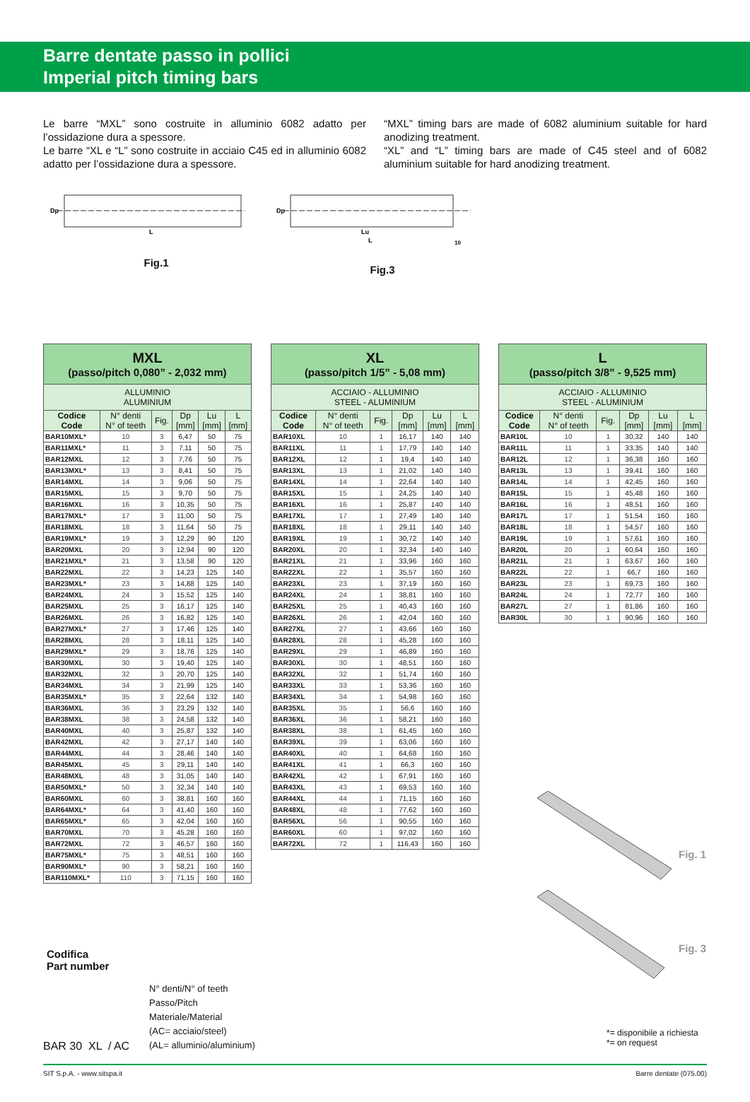Barre dentate passo in pollici
Imperial pitch timing bars
Le barre “MXL” sono costruite in alluminio 6082 adatto per l’ossidazione dura a spessore.
Le barre “XL e “L” sono costruite in acciaio C45 ed in alluminio 6082 adatto per l’ossidazione dura a spessore.
“MXL” timing bars are made of 6082 aluminium suitable for hard anodizing treatment.
“XL” and “L” timing bars are made of C45 steel and of 6082 aluminium suitable for hard anodizing treatment.
L
Dp
Fig.1
Lu
L
Dp
10
Fig.3
| MXL (passo/pitch 0,080” - 2,032 mm) | | | | | |
| --- | --- | --- | --- | --- | --- |
| ALLUMINIO ALUMINIUM | | | | | |
| Codice Code | N° denti N° of teeth | Fig. | Dp [mm] | Lu [mm] | L [mm] |
| BAR10MXL* | 10 | 3 | 6,47 | 50 | 75 |
| BAR11MXL* | 11 | 3 | 7,11 | 50 | 75 |
| BAR12MXL | 12 | 3 | 7,76 | 50 | 75 |
| BAR13MXL* | 13 | 3 | 8,41 | 50 | 75 |
| BAR14MXL | 14 | 3 | 9,06 | 50 | 75 |
| BAR15MXL | 15 | 3 | 9,70 | 50 | 75 |
| BAR16MXL | 16 | 3 | 10,35 | 50 | 75 |
| BAR17MXL* | 17 | 3 | 11,00 | 50 | 75 |
| BAR18MXL | 18 | 3 | 11,64 | 50 | 75 |
| BAR19MXL* | 19 | 3 | 12,29 | 90 | 120 |
| BAR20MXL | 20 | 3 | 12,94 | 90 | 120 |
| BAR21MXL* | 21 | 3 | 13,58 | 90 | 120 |
| BAR22MXL | 22 | 3 | 14,23 | 125 | 140 |
| BAR23MXL* | 23 | 3 | 14,88 | 125 | 140 |
| BAR24MXL | 24 | 3 | 15,52 | 125 | 140 |
| BAR25MXL | 25 | 3 | 16,17 | 125 | 140 |
| BAR26MXL | 26 | 3 | 16,82 | 125 | 140 |
| BAR27MXL* | 27 | 3 | 17,46 | 125 | 140 |
| BAR28MXL | 28 | 3 | 18,11 | 125 | 140 |
| BAR29MXL* | 29 | 3 | 18,76 | 125 | 140 |
| BAR30MXL | 30 | 3 | 19,40 | 125 | 140 |
| BAR32MXL | 32 | 3 | 20,70 | 125 | 140 |
| BAR34MXL | 34 | 3 | 21,99 | 125 | 140 |
| BAR35MXL* | 35 | 3 | 22,64 | 132 | 140 |
| BAR36MXL | 36 | 3 | 23,29 | 132 | 140 |
| BAR38MXL | 38 | 3 | 24,58 | 132 | 140 |
| BAR40MXL | 40 | 3 | 25,87 | 132 | 140 |
| BAR42MXL | 42 | 3 | 27,17 | 140 | 140 |
| BAR44MXL | 44 | 3 | 28,46 | 140 | 140 |
| BAR45MXL | 45 | 3 | 29,11 | 140 | 140 |
| BAR48MXL | 48 | 3 | 31,05 | 140 | 140 |
| BAR50MXL* | 50 | 3 | 32,34 | 140 | 140 |
| BAR60MXL | 60 | 3 | 38,81 | 160 | 160 |
| BAR64MXL* | 64 | 3 | 41,40 | 160 | 160 |
| BAR65MXL* | 65 | 3 | 42,04 | 160 | 160 |
| BAR70MXL | 70 | 3 | 45,28 | 160 | 160 |
| BAR72MXL | 72 | 3 | 46,57 | 160 | 160 |
| BAR75MXL* | 75 | 3 | 48,51 | 160 | 160 |
| BAR90MXL* | 90 | 3 | 58,21 | 160 | 160 |
| BAR110MXL* | 110 | 3 | 71,15 | 160 | 160 |
| XL (passo/pitch 1/5” - 5,08 mm) | | | | | |
| --- | --- | --- | --- | --- | --- |
| ACCIAIO - ALLUMINIO STEEL - ALUMINIUM | | | | | |
| Codice Code | N° denti N° of teeth | Fig. | Dp [mm] | Lu [mm] | L [mm] |
| BAR10XL | 10 | 1 | 16,17 | 140 | 140 |
| BAR11XL | 11 | 1 | 17,79 | 140 | 140 |
| BAR12XL | 12 | 1 | 19,4 | 140 | 140 |
| BAR13XL | 13 | 1 | 21,02 | 140 | 140 |
| BAR14XL | 14 | 1 | 22,64 | 140 | 140 |
| BAR15XL | 15 | 1 | 24,25 | 140 | 140 |
| BAR16XL | 16 | 1 | 25,87 | 140 | 140 |
| BAR17XL | 17 | 1 | 27,49 | 140 | 140 |
| BAR18XL | 18 | 1 | 29,11 | 140 | 140 |
| BAR19XL | 19 | 1 | 30,72 | 140 | 140 |
| BAR20XL | 20 | 1 | 32,34 | 140 | 140 |
| BAR21XL | 21 | 1 | 33,96 | 160 | 160 |
| BAR22XL | 22 | 1 | 35,57 | 160 | 160 |
| BAR23XL | 23 | 1 | 37,19 | 160 | 160 |
| BAR24XL | 24 | 1 | 38,81 | 160 | 160 |
| BAR25XL | 25 | 1 | 40,43 | 160 | 160 |
| BAR26XL | 26 | 1 | 42,04 | 160 | 160 |
| BAR27XL | 27 | 1 | 43,66 | 160 | 160 |
| BAR28XL | 28 | 1 | 45,28 | 160 | 160 |
| BAR29XL | 29 | 1 | 46,89 | 160 | 160 |
| BAR30XL | 30 | 1 | 48,51 | 160 | 160 |
| BAR32XL | 32 | 1 | 51,74 | 160 | 160 |
| BAR33XL | 33 | 1 | 53,36 | 160 | 160 |
| BAR34XL | 34 | 1 | 54,98 | 160 | 160 |
| BAR35XL | 35 | 1 | 56,6 | 160 | 160 |
| BAR36XL | 36 | 1 | 58,21 | 160 | 160 |
| BAR38XL | 38 | 1 | 61,45 | 160 | 160 |
| BAR39XL | 39 | 1 | 63,06 | 160 | 160 |
| BAR40XL | 40 | 1 | 64,68 | 160 | 160 |
| BAR41XL | 41 | 1 | 66,3 | 160 | 160 |
| BAR42XL | 42 | 1 | 67,91 | 160 | 160 |
| BAR43XL | 43 | 1 | 69,53 | 160 | 160 |
| BAR44XL | 44 | 1 | 71,15 | 160 | 160 |
| BAR48XL | 48 | 1 | 77,62 | 160 | 160 |
| BAR56XL | 56 | 1 | 90,55 | 160 | 160 |
| BAR60XL | 60 | 1 | 97,02 | 160 | 160 |
| BAR72XL | 72 | 1 | 116,43 | 160 | 160 |
| L (passo/pitch 3/8” - 9,525 mm) | | | | | |
| --- | --- | --- | --- | --- | --- |
| ACCIAIO - ALLUMINIO STEEL - ALUMINIUM | | | | | |
| Codice Code | N° denti N° of teeth | Fig. | Dp [mm] | Lu [mm] | L [mm] |
| BAR10L | 10 | 1 | 30,32 | 140 | 140 |
| BAR11L | 11 | 1 | 33,35 | 140 | 140 |
| BAR12L | 12 | 1 | 36,38 | 160 | 160 |
| BAR13L | 13 | 1 | 39,41 | 160 | 160 |
| BAR14L | 14 | 1 | 42,45 | 160 | 160 |
| BAR15L | 15 | 1 | 45,48 | 160 | 160 |
| BAR16L | 16 | 1 | 48,51 | 160 | 160 |
| BAR17L | 17 | 1 | 51,54 | 160 | 160 |
| BAR18L | 18 | 1 | 54,57 | 160 | 160 |
| BAR19L | 19 | 1 | 57,61 | 160 | 160 |
| BAR20L | 20 | 1 | 60,64 | 160 | 160 |
| BAR21L | 21 | 1 | 63,67 | 160 | 160 |
| BAR22L | 22 | 1 | 66,7 | 160 | 160 |
| BAR23L | 23 | 1 | 69,73 | 160 | 160 |
| BAR24L | 24 | 1 | 72,77 | 160 | 160 |
| BAR27L | 27 | 1 | 81,86 | 160 | 160 |
| BAR30L | 30 | 1 | 90,96 | 160 | 160 |
Fig. 1
Fig. 3
Codifica
Part number
BAR 30 XL / AC
N° denti/N° of teeth
Passo/Pitch
Materiale/Material
(AC= acciaio/steel)
(AL= alluminio/aluminium)
*= disponibile a richiesta
*= on request
SIT S.p.A. - www.sitspa.it Barre dentate (075.00)